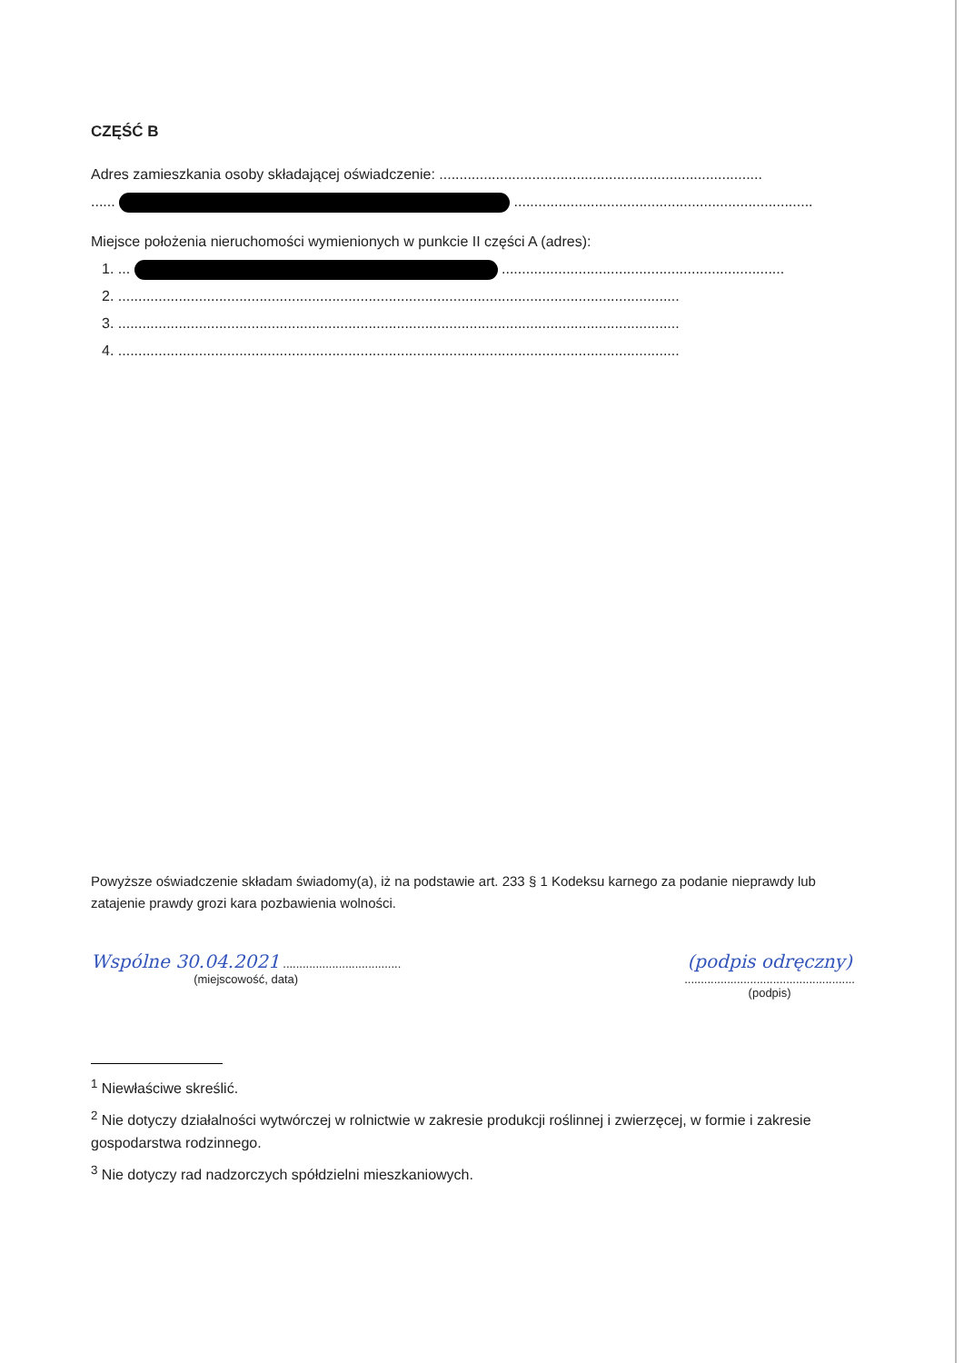CZĘŚĆ B
Adres zamieszkania osoby składającej oświadczenie: ................................................................................
...... ..........................................................................
Miejsce położenia nieruchomości wymienionych w punkcie II części A (adres):
1. ... ......................................................................
2. ...........................................................................................................................................
3. ...........................................................................................................................................
4. ...........................................................................................................................................
Powyższe oświadczenie składam świadomy(a), iż na podstawie art. 233 § 1 Kodeksu karnego za podanie nieprawdy lub zatajenie prawdy grozi kara pozbawienia wolności.
Wspólne 30.04.2021 ....................................
(miejscowość, data)
(podpis odręczny)
....................................................
(podpis)
<sup>1</sup> Niewłaściwe skreślić.
<sup>2</sup> Nie dotyczy działalności wytwórczej w rolnictwie w zakresie produkcji roślinnej i zwierzęcej, w formie i zakresie gospodarstwa rodzinnego.
<sup>3</sup> Nie dotyczy rad nadzorczych spółdzielni mieszkaniowych.